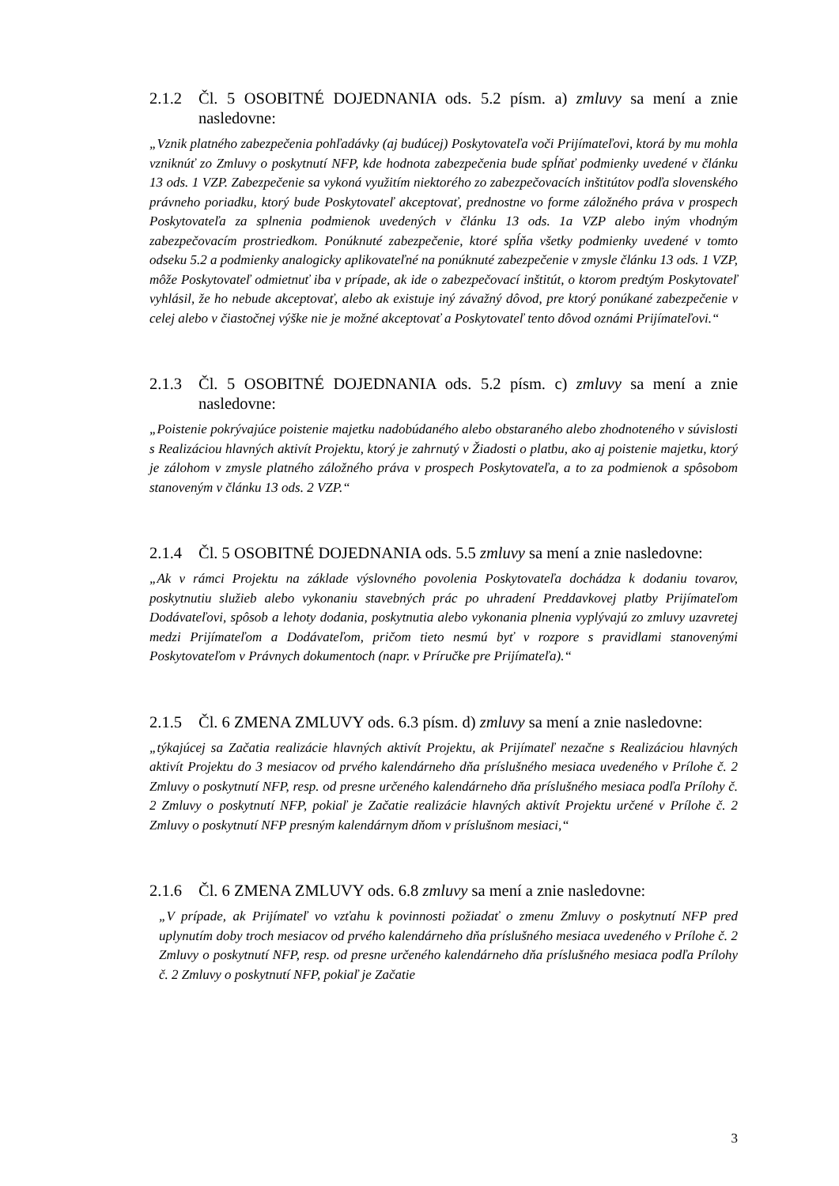2.1.2 Čl. 5 OSOBITNÉ DOJEDNANIA ods. 5.2 písm. a) zmluvy sa mení a znie nasledovne:
„Vznik platného zabezpečenia pohľadávky (aj budúcej) Poskytovateľa voči Prijímateľovi, ktorá by mu mohla vzniknúť zo Zmluvy o poskytnutí NFP, kde hodnota zabezpečenia bude spĺňať podmienky uvedené v článku 13 ods. 1 VZP. Zabezpečenie sa vykoná využitím niektorého zo zabezpečovacích inštitútov podľa slovenského právneho poriadku, ktorý bude Poskytovateľ akceptovať, prednostne vo forme záložného práva v prospech Poskytovateľa za splnenia podmienok uvedených v článku 13 ods. 1a VZP alebo iným vhodným zabezpečovacím prostriedkom. Ponúknuté zabezpečenie, ktoré spĺňa všetky podmienky uvedené v tomto odseku 5.2 a podmienky analogicky aplikovateľné na ponúknuté zabezpečenie v zmysle článku 13 ods. 1 VZP, môže Poskytovateľ odmietnuť iba v prípade, ak ide o zabezpečovací inštitút, o ktorom predtým Poskytovateľ vyhlásil, že ho nebude akceptovať, alebo ak existuje iný závažný dôvod, pre ktorý ponúkané zabezpečenie v celej alebo v čiastočnej výške nie je možné akceptovať a Poskytovateľ tento dôvod oznámi Prijímateľovi.“
2.1.3 Čl. 5 OSOBITNÉ DOJEDNANIA ods. 5.2 písm. c) zmluvy sa mení a znie nasledovne:
„Poistenie pokrývajúce poistenie majetku nadobúdaného alebo obstaraného alebo zhodnoteného v súvislosti s Realizáciou hlavných aktivít Projektu, ktorý je zahrnutý v Žiadosti o platbu, ako aj poistenie majetku, ktorý je zálohom v zmysle platného záložného práva v prospech Poskytovateľa, a to za podmienok a spôsobom stanoveným v článku 13 ods. 2 VZP.“
2.1.4 Čl. 5 OSOBITNÉ DOJEDNANIA ods. 5.5 zmluvy sa mení a znie nasledovne:
„Ak v rámci Projektu na základe výslovného povolenia Poskytovateľa dochádza k dodaniu tovarov, poskytnutiu služieb alebo vykonaniu stavebných prác po uhradení Preddavkovej platby Prijímateľom Dodávateľovi, spôsob a lehoty dodania, poskytnutia alebo vykonania plnenia vyplývajú zo zmluvy uzavretej medzi Prijímateľom a Dodávateľom, pričom tieto nesmú byť v rozpore s pravidlami stanovenými Poskytovateľom v Právnych dokumentoch (napr. v Príručke pre Prijímateľa).“
2.1.5 Čl. 6 ZMENA ZMLUVY ods. 6.3 písm. d) zmluvy sa mení a znie nasledovne:
„týkajúcej sa Začatia realizácie hlavných aktivít Projektu, ak Prijímateľ nezačne s Realizáciou hlavných aktivít Projektu do 3 mesiacov od prvého kalendárneho dňa príslušného mesiaca uvedeného v Prílohe č. 2 Zmluvy o poskytnutí NFP, resp. od presne určeného kalendárneho dňa príslušného mesiaca podľa Prílohy č. 2 Zmluvy o poskytnutí NFP, pokiaľ je Začatie realizácie hlavných aktivít Projektu určené v Prílohe č. 2 Zmluvy o poskytnutí NFP presným kalendárnym dňom v príslušnom mesiaci,“
2.1.6 Čl. 6 ZMENA ZMLUVY ods. 6.8 zmluvy sa mení a znie nasledovne:
„V prípade, ak Prijímateľ vo vzťahu k povinnosti požiadať o zmenu Zmluvy o poskytnutí NFP pred uplynutím doby troch mesiacov od prvého kalendárneho dňa príslušného mesiaca uvedeného v Prílohe č. 2 Zmluvy o poskytnutí NFP, resp. od presne určeného kalendárneho dňa príslušného mesiaca podľa Prílohy č. 2 Zmluvy o poskytnutí NFP, pokiaľ je Začatie
3